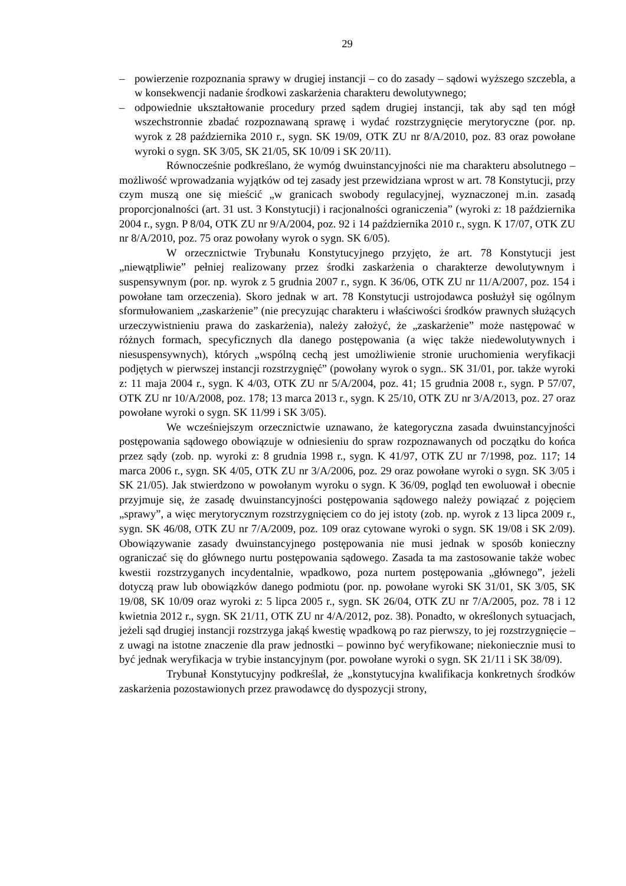29
– powierzenie rozpoznania sprawy w drugiej instancji – co do zasady – sądowi wyższego szczebla, a w konsekwencji nadanie środkowi zaskarżenia charakteru dewolutywnego;
– odpowiednie ukształtowanie procedury przed sądem drugiej instancji, tak aby sąd ten mógł wszechstronnie zbadać rozpoznawaną sprawę i wydać rozstrzygnięcie merytoryczne (por. np. wyrok z 28 października 2010 r., sygn. SK 19/09, OTK ZU nr 8/A/2010, poz. 83 oraz powołane wyroki o sygn. SK 3/05, SK 21/05, SK 10/09 i SK 20/11).
Równocześnie podkreślano, że wymóg dwuinstancyjności nie ma charakteru absolutnego – możliwość wprowadzania wyjątków od tej zasady jest przewidziana wprost w art. 78 Konstytucji, przy czym muszą one się mieścić „w granicach swobody regulacyjnej, wyznaczonej m.in. zasadą proporcjonalności (art. 31 ust. 3 Konstytucji) i racjonalności ograniczenia” (wyroki z: 18 października 2004 r., sygn. P 8/04, OTK ZU nr 9/A/2004, poz. 92 i 14 października 2010 r., sygn. K 17/07, OTK ZU nr 8/A/2010, poz. 75 oraz powołany wyrok o sygn. SK 6/05).
W orzecznictwie Trybunału Konstytucyjnego przyjęto, że art. 78 Konstytucji jest „niewątpliwie” pełniej realizowany przez środki zaskarżenia o charakterze dewolutywnym i suspensywnym (por. np. wyrok z 5 grudnia 2007 r., sygn. K 36/06, OTK ZU nr 11/A/2007, poz. 154 i powołane tam orzeczenia). Skoro jednak w art. 78 Konstytucji ustrojodawca posłużył się ogólnym sformułowaniem „zaskarżenie” (nie precyzując charakteru i właściwości środków prawnych służących urzeczywistnieniu prawa do zaskarżenia), należy założyć, że „zaskarżenie” może następować w różnych formach, specyficznych dla danego postępowania (a więc także niedewolutywnych i niesuspensywnych), których „wspólną cechą jest umożliwienie stronie uruchomienia weryfikacji podjętych w pierwszej instancji rozstrzygnięć” (powołany wyrok o sygn.. SK 31/01, por. także wyroki z: 11 maja 2004 r., sygn. K 4/03, OTK ZU nr 5/A/2004, poz. 41; 15 grudnia 2008 r., sygn. P 57/07, OTK ZU nr 10/A/2008, poz. 178; 13 marca 2013 r., sygn. K 25/10, OTK ZU nr 3/A/2013, poz. 27 oraz powołane wyroki o sygn. SK 11/99 i SK 3/05).
We wcześniejszym orzecznictwie uznawano, że kategoryczna zasada dwuinstancyjności postępowania sądowego obowiązuje w odniesieniu do spraw rozpoznawanych od początku do końca przez sądy (zob. np. wyroki z: 8 grudnia 1998 r., sygn. K 41/97, OTK ZU nr 7/1998, poz. 117; 14 marca 2006 r., sygn. SK 4/05, OTK ZU nr 3/A/2006, poz. 29 oraz powołane wyroki o sygn. SK 3/05 i SK 21/05). Jak stwierdzono w powołanym wyroku o sygn. K 36/09, pogląd ten ewoluował i obecnie przyjmuje się, że zasadę dwuinstancyjności postępowania sądowego należy powiązać z pojęciem „sprawy”, a więc merytorycznym rozstrzygnięciem co do jej istoty (zob. np. wyrok z 13 lipca 2009 r., sygn. SK 46/08, OTK ZU nr 7/A/2009, poz. 109 oraz cytowane wyroki o sygn. SK 19/08 i SK 2/09). Obowiązywanie zasady dwuinstancyjnego postępowania nie musi jednak w sposób konieczny ograniczać się do głównego nurtu postępowania sądowego. Zasada ta ma zastosowanie także wobec kwestii rozstrzyganych incydentalnie, wpadkowo, poza nurtem postępowania „głównego”, jeżeli dotyczą praw lub obowiązków danego podmiotu (por. np. powołane wyroki SK 31/01, SK 3/05, SK 19/08, SK 10/09 oraz wyroki z: 5 lipca 2005 r., sygn. SK 26/04, OTK ZU nr 7/A/2005, poz. 78 i 12 kwietnia 2012 r., sygn. SK 21/11, OTK ZU nr 4/A/2012, poz. 38). Ponadto, w określonych sytuacjach, jeżeli sąd drugiej instancji rozstrzyga jakąś kwestię wpadkową po raz pierwszy, to jej rozstrzygnięcie – z uwagi na istotne znaczenie dla praw jednostki – powinno być weryfikowane; niekoniecznie musi to być jednak weryfikacja w trybie instancyjnym (por. powołane wyroki o sygn. SK 21/11 i SK 38/09).
Trybunał Konstytucyjny podkreślał, że „konstytucyjna kwalifikacja konkretnych środków zaskarżenia pozostawionych przez prawodawcę do dyspozycji strony,